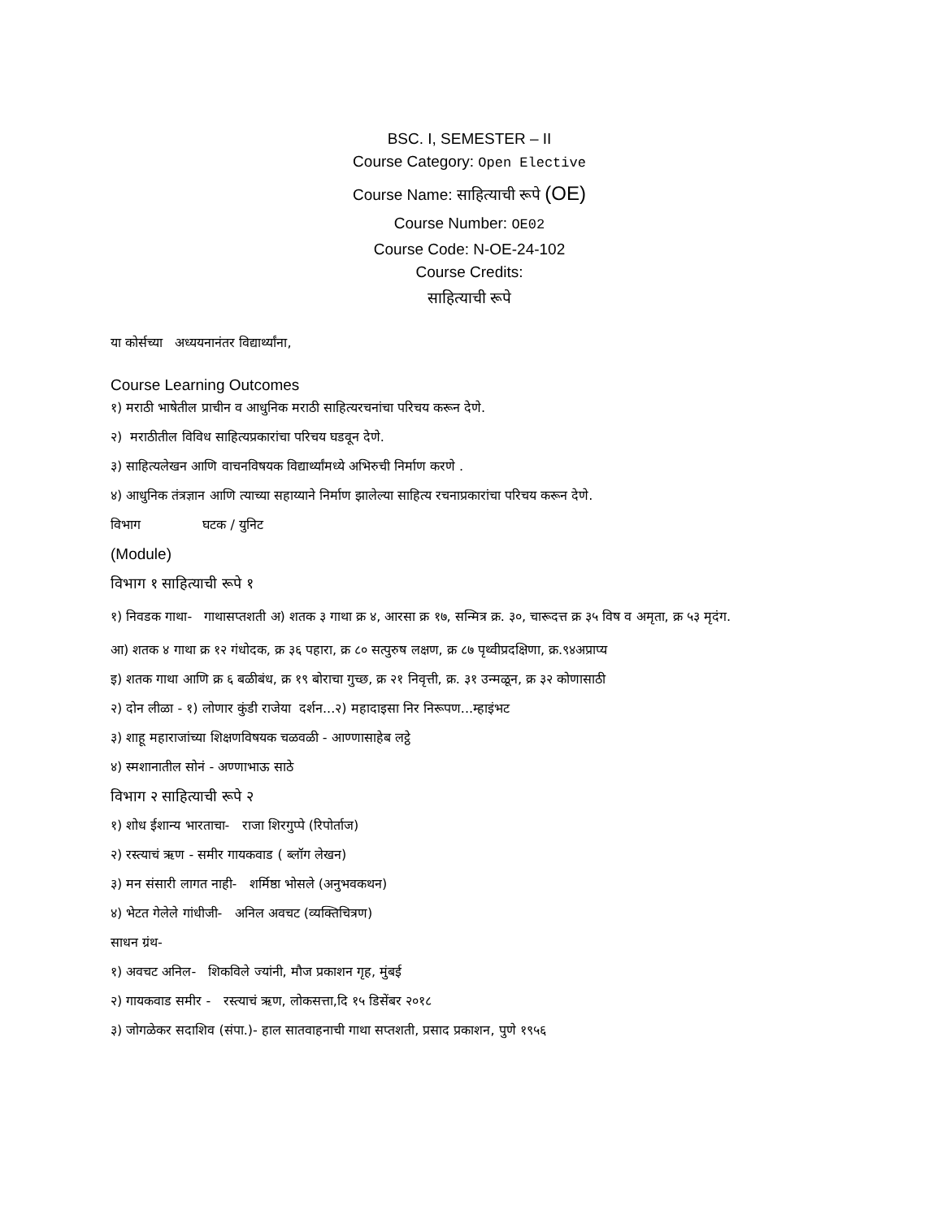BSC. I, SEMESTER – II
Course Category: Open Elective
Course Name: साहित्याची रूपे (OE)
Course Number: OE02
Course Code: N-OE-24-102
Course Credits:
साहित्याची रूपे
या कोर्सच्या अध्ययनानंतर विद्यार्थ्यांना,
Course Learning Outcomes
१) मराठी भाषेतील प्राचीन व आधुनिक मराठी साहित्यरचनांचा परिचय करून देणे.
२) मराठीतील विविध साहित्यप्रकारांचा परिचय घडवून देणे.
३) साहित्यलेखन आणि वाचनविषयक विद्यार्थ्यांमध्ये अभिरुची निर्माण करणे .
४) आधुनिक तंत्रज्ञान आणि त्याच्या सहाय्याने निर्माण झालेल्या साहित्य रचनाप्रकारांचा परिचय करून देणे.
विभाग घटक / युनिट
(Module)
विभाग १ साहित्याची रूपे १
१) निवडक गाथा- गाथासप्तशती अ) शतक ३ गाथा क्र ४, आरसा क्र १७, सन्मित्र क्र. ३०, चारूदत्त क्र ३५ विष व अमृता, क्र ५३ मृदंग.
आ) शतक ४ गाथा क्र १२ गंधोदक, क्र ३६ पहारा, क्र ८० सत्पुरुष लक्षण, क्र ८७ पृथ्वीप्रदक्षिणा, क्र.९४अप्राप्य
इ) शतक गाथा आणि क्र ६ बळीबंध, क्र १९ बोराचा गुच्छ, क्र २१ निवृत्ती, क्र. ३१ उन्मळून, क्र ३२ कोणासाठी
२) दोन लीळा - १) लोणार कुंडी राजेया दर्शन...२) महादाइसा निर निरूपण...म्हाइंभट
३) शाहू महाराजांच्या शिक्षणविषयक चळवळी - आण्णासाहेब लट्ठे
४) स्मशानातील सोनं - अण्णाभाऊ साठे
विभाग २ साहित्याची रूपे २
१) शोध ईशान्य भारताचा- राजा शिरगुप्पे (रिपोर्ताज)
२) रस्त्याचं ऋण - समीर गायकवाड ( ब्लॉग लेखन)
३) मन संसारी लागत नाही- शर्मिष्ठा भोसले (अनुभवकथन)
४) भेटत गेलेले गांधीजी- अनिल अवचट (व्यक्तिचित्रण)
साधन ग्रंथ-
१) अवचट अनिल- शिकविले ज्यांनी, मौज प्रकाशन गृह, मुंबई
२) गायकवाड समीर - रस्त्याचं ऋण, लोकसत्ता,दि १५ डिसेंबर २०१८
३) जोगळेकर सदाशिव (संपा.)- हाल सातवाहनाची गाथा सप्तशती, प्रसाद प्रकाशन, पुणे १९५६